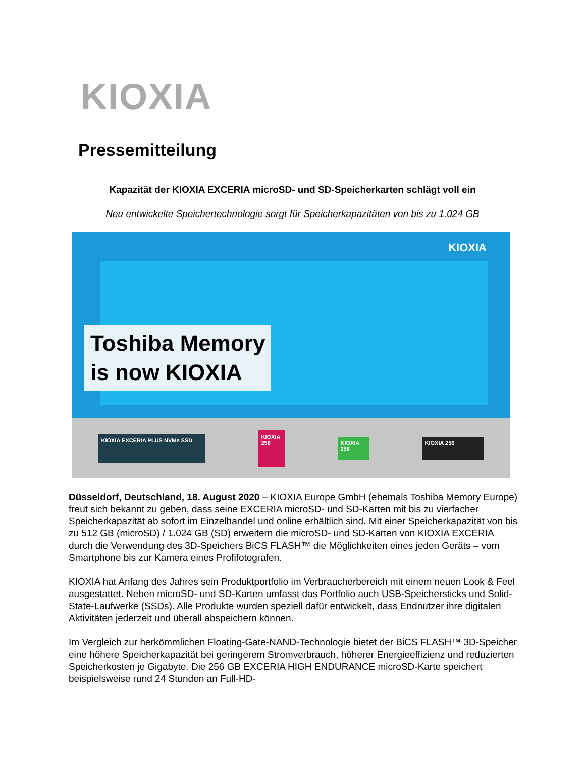KIOXIA
Pressemitteilung
Kapazität der KIOXIA EXCERIA microSD- und SD-Speicherkarten schlägt voll ein
Neu entwickelte Speichertechnologie sorgt für Speicherkapazitäten von bis zu 1.024 GB
KIOXIA
Toshiba Memory
is now KIOXIA
KIOXIA EXCERIA PLUS NVMe SSD
KIOXIA 256
KIOXIA 256
KIOXIA 256
Düsseldorf, Deutschland, 18. August 2020 – KIOXIA Europe GmbH (ehemals Toshiba Memory Europe) freut sich bekannt zu geben, dass seine EXCERIA microSD- und SD-Karten mit bis zu vierfacher Speicherkapazität ab sofort im Einzelhandel und online erhältlich sind. Mit einer Speicherkapazität von bis zu 512 GB (microSD) / 1.024 GB (SD) erweitern die microSD- und SD-Karten von KIOXIA EXCERIA durch die Verwendung des 3D-Speichers BiCS FLASH™ die Möglichkeiten eines jeden Geräts – vom Smartphone bis zur Kamera eines Profifotografen.
KIOXIA hat Anfang des Jahres sein Produktportfolio im Verbraucherbereich mit einem neuen Look & Feel ausgestattet. Neben microSD- und SD-Karten umfasst das Portfolio auch USB-Speichersticks und Solid-State-Laufwerke (SSDs). Alle Produkte wurden speziell dafür entwickelt, dass Endnutzer ihre digitalen Aktivitäten jederzeit und überall abspeichern können.
Im Vergleich zur herkömmlichen Floating-Gate-NAND-Technologie bietet der BiCS FLASH™ 3D-Speicher eine höhere Speicherkapazität bei geringerem Stromverbrauch, höherer Energieeffizienz und reduzierten Speicherkosten je Gigabyte. Die 256 GB EXCERIA HIGH ENDURANCE microSD-Karte speichert beispielsweise rund 24 Stunden an Full-HD-